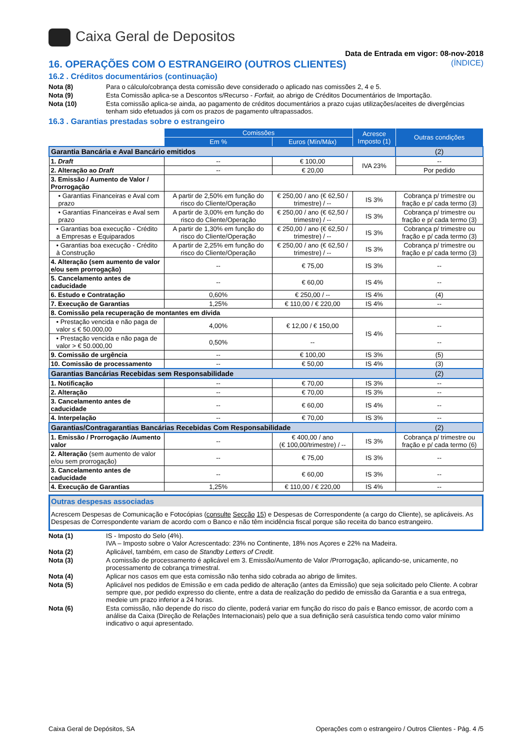Caixa Geral de Depositos
Data de Entrada em vigor: 08-nov-2018
16. OPERAÇÕES COM O ESTRANGEIRO (OUTROS CLIENTES) (ÍNDICE)
16.2 . Créditos documentários (continuação)
Nota (8) Para o cálculo/cobrança desta comissão deve considerado o aplicado nas comissões 2, 4 e 5.
Nota (9) Esta Comissão aplica-se a Descontos s/Recurso - Forfait, ao abrigo de Créditos Documentários de Importação.
Nota (10) Esta comissão aplica-se ainda, ao pagamento de créditos documentários a prazo cujas utilizações/aceites de divergências tenham sido efetuados já com os prazos de pagamento ultrapassados.
16.3 . Garantias prestadas sobre o estrangeiro
| | Comissões | | Acresce Imposto (1) | Outras condições |
| --- | --- | --- | --- | --- |
| | Em % | Euros (Mín/Máx) | | |
| Garantia Bancária e Aval Bancário emitidos | | | | (2) |
| 1. Draft | -- | € 100,00 | IVA 23% | -- |
| 2. Alteração ao Draft | -- | € 20,00 | | Por pedido |
| 3. Emissão / Aumento de Valor / Prorrogação | | | | |
| • Garantias Financeiras e Aval com prazo | A partir de 2,50% em função do risco do Cliente/Operação | € 250,00 / ano (€ 62,50 / trimestre) / -- | IS 3% | Cobrança p/ trimestre ou fração e p/ cada termo (3) |
| • Garantias Financeiras e Aval sem prazo | A partir de 3,00% em função do risco do Cliente/Operação | € 250,00 / ano (€ 62,50 / trimestre) / -- | IS 3% | Cobrança p/ trimestre ou fração e p/ cada termo (3) |
| • Garantias boa execução - Crédito a Empresas e Equiparados | A partir de 1,30% em função do risco do Cliente/Operação | € 250,00 / ano (€ 62,50 / trimestre) / -- | IS 3% | Cobrança p/ trimestre ou fração e p/ cada termo (3) |
| • Garantias boa execução - Crédito à Construção | A partir de 2,25% em função do risco do Cliente/Operação | € 250,00 / ano (€ 62,50 / trimestre) / -- | IS 3% | Cobrança p/ trimestre ou fração e p/ cada termo (3) |
| 4. Alteração (sem aumento de valor e/ou sem prorrogação) | -- | € 75,00 | IS 3% | -- |
| 5. Cancelamento antes de caducidade | -- | € 60,00 | IS 4% | -- |
| 6. Estudo e Contratação | 0,60% | € 250,00 / -- | IS 4% | (4) |
| 7. Execução de Garantias | 1,25% | € 110,00 / € 220,00 | IS 4% | -- |
| 8. Comissão pela recuperação de montantes em dívida | | | | |
| • Prestação vencida e não paga de valor ≤ € 50.000,00 | 4,00% | € 12,00 / € 150,00 | IS 4% | -- |
| • Prestação vencida e não paga de valor > € 50.000,00 | 0,50% | -- | | -- |
| 9. Comissão de urgência | -- | € 100,00 | IS 3% | (5) |
| 10. Comissão de processamento | -- | € 50,00 | IS 4% | (3) |
| Garantias Bancárias Recebidas sem Responsabilidade | | | | (2) |
| 1. Notificação | -- | € 70,00 | IS 3% | -- |
| 2. Alteração | -- | € 70,00 | IS 3% | -- |
| 3. Cancelamento antes de caducidade | -- | € 60,00 | IS 4% | -- |
| 4. Interpelação | -- | € 70,00 | IS 3% | -- |
| Garantias/Contragarantias Bancárias Recebidas Com Responsabilidade | | | | (2) |
| 1. Emissão / Prorrogação /Aumento valor | -- | € 400,00 / ano (€ 100,00/trimestre) / -- | IS 3% | Cobrança p/ trimestre ou fração e p/ cada termo (6) |
| 2. Alteração (sem aumento de valor e/ou sem prorrogação) | -- | € 75,00 | IS 3% | -- |
| 3. Cancelamento antes de caducidade | -- | € 60,00 | IS 3% | -- |
| 4. Execução de Garantias | 1,25% | € 110,00 / € 220,00 | IS 4% | -- |
Outras despesas associadas
Acrescem Despesas de Comunicação e Fotocópias (consulte Secção 15) e Despesas de Correspondente (a cargo do Cliente), se aplicáveis. As Despesas de Correspondente variam de acordo com o Banco e não têm incidência fiscal porque são receita do banco estrangeiro.
Nota (1) IS - Imposto do Selo (4%).
IVA – Imposto sobre o Valor Acrescentado: 23% no Continente, 18% nos Açores e 22% na Madeira.
Nota (2) Aplicável, também, em caso de Standby Letters of Credit.
Nota (3) A comissão de processamento é aplicável em 3. Emissão/Aumento de Valor /Prorrogação, aplicando-se, unicamente, no processamento de cobrança trimestral.
Nota (4) Aplicar nos casos em que esta comissão não tenha sido cobrada ao abrigo de limites.
Nota (5) Aplicável nos pedidos de Emissão e em cada pedido de alteração (antes da Emissão) que seja solicitado pelo Cliente. A cobrar sempre que, por pedido expresso do cliente, entre a data de realização do pedido de emissão da Garantia e a sua entrega, medeie um prazo inferior a 24 horas.
Nota (6) Esta comissão, não depende do risco do cliente, poderá variar em função do risco do país e Banco emissor, de acordo com a análise da Caixa (Direção de Relações Internacionais) pelo que a sua definição será casuística tendo como valor mínimo indicativo o aqui apresentado.
Caixa Geral de Depósitos, SA Operações com o estrangeiro / Outros Clientes - Pág. 4 /5